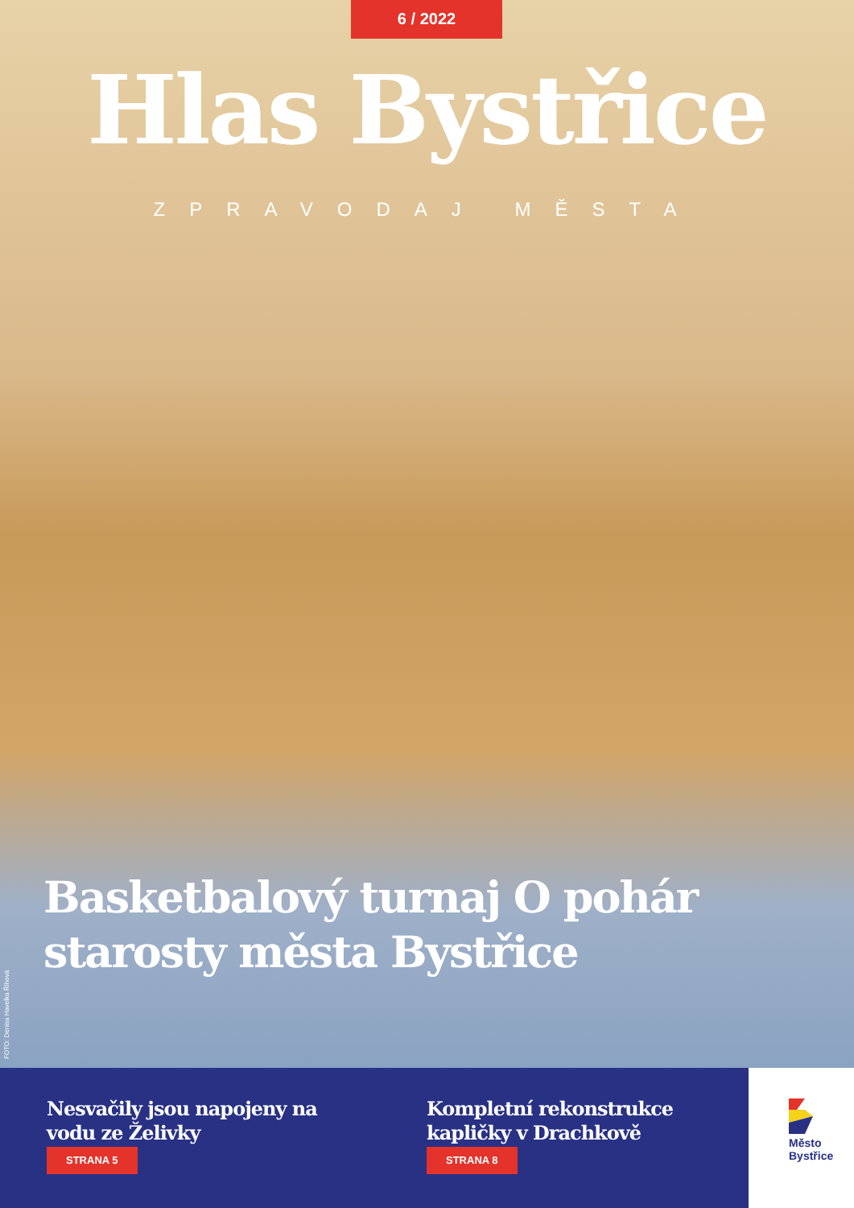6 / 2022
Hlas Bystřice
ZPRAVODAJ MĚSTA
Basketbalový turnaj O pohár
starosty města Bystřice
FOTO: Denisa Havelka Říhová
Nesvačily jsou napojeny na vodu ze Želivky
STRANA 5
Kompletní rekonstrukce kapličky v Drachkově
STRANA 8
Město
Bystřice